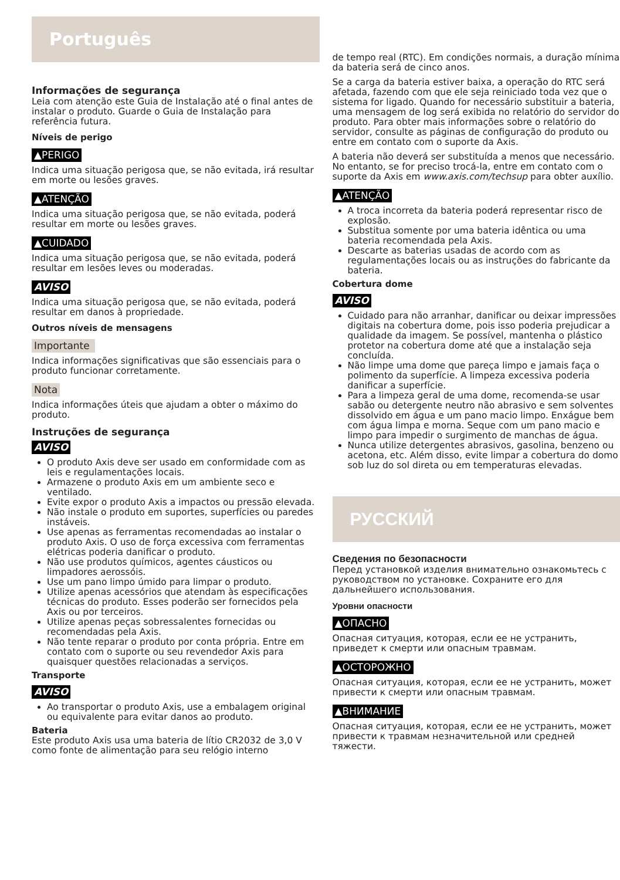Português
Informações de segurança
Leia com atenção este Guia de Instalação até o final antes de instalar o produto. Guarde o Guia de Instalação para referência futura.
Níveis de perigo
▲PERIGO
Indica uma situação perigosa que, se não evitada, irá resultar em morte ou lesões graves.
▲ATENÇÃO
Indica uma situação perigosa que, se não evitada, poderá resultar em morte ou lesões graves.
▲CUIDADO
Indica uma situação perigosa que, se não evitada, poderá resultar em lesões leves ou moderadas.
AVISO
Indica uma situação perigosa que, se não evitada, poderá resultar em danos à propriedade.
Outros níveis de mensagens
Importante
Indica informações significativas que são essenciais para o produto funcionar corretamente.
Nota
Indica informações úteis que ajudam a obter o máximo do produto.
Instruções de segurança
AVISO
O produto Axis deve ser usado em conformidade com as leis e regulamentações locais.
Armazene o produto Axis em um ambiente seco e ventilado.
Evite expor o produto Axis a impactos ou pressão elevada.
Não instale o produto em suportes, superfícies ou paredes instáveis.
Use apenas as ferramentas recomendadas ao instalar o produto Axis. O uso de força excessiva com ferramentas elétricas poderia danificar o produto.
Não use produtos químicos, agentes cáusticos ou limpadores aerossóis.
Use um pano limpo úmido para limpar o produto.
Utilize apenas acessórios que atendam às especificações técnicas do produto. Esses poderão ser fornecidos pela Axis ou por terceiros.
Utilize apenas peças sobressalentes fornecidas ou recomendadas pela Axis.
Não tente reparar o produto por conta própria. Entre em contato com o suporte ou seu revendedor Axis para quaisquer questões relacionadas a serviços.
Transporte
AVISO
Ao transportar o produto Axis, use a embalagem original ou equivalente para evitar danos ao produto.
Bateria
Este produto Axis usa uma bateria de lítio CR2032 de 3,0 V como fonte de alimentação para seu relógio interno
de tempo real (RTC). Em condições normais, a duração mínima da bateria será de cinco anos.
Se a carga da bateria estiver baixa, a operação do RTC será afetada, fazendo com que ele seja reiniciado toda vez que o sistema for ligado. Quando for necessário substituir a bateria, uma mensagem de log será exibida no relatório do servidor do produto. Para obter mais informações sobre o relatório do servidor, consulte as páginas de configuração do produto ou entre em contato com o suporte da Axis.
A bateria não deverá ser substituída a menos que necessário. No entanto, se for preciso trocá-la, entre em contato com o suporte da Axis em www.axis.com/techsup para obter auxílio.
▲ATENÇÃO
A troca incorreta da bateria poderá representar risco de explosão.
Substitua somente por uma bateria idêntica ou uma bateria recomendada pela Axis.
Descarte as baterias usadas de acordo com as regulamentações locais ou as instruções do fabricante da bateria.
Cobertura dome
AVISO
Cuidado para não arranhar, danificar ou deixar impressões digitais na cobertura dome, pois isso poderia prejudicar a qualidade da imagem. Se possível, mantenha o plástico protetor na cobertura dome até que a instalação seja concluída.
Não limpe uma dome que pareça limpo e jamais faça o polimento da superfície. A limpeza excessiva poderia danificar a superfície.
Para a limpeza geral de uma dome, recomenda-se usar sabão ou detergente neutro não abrasivo e sem solventes dissolvido em água e um pano macio limpo. Enxágue bem com água limpa e morna. Seque com um pano macio e limpo para impedir o surgimento de manchas de água.
Nunca utilize detergentes abrasivos, gasolina, benzeno ou acetona, etc. Além disso, evite limpar a cobertura do domo sob luz do sol direta ou em temperaturas elevadas.
РУССКИЙ
Сведения по безопасности
Перед установкой изделия внимательно ознакомьтесь с руководством по установке. Сохраните его для дальнейшего использования.
Уровни опасности
▲ОПАСНО
Опасная ситуация, которая, если ее не устранить, приведет к смерти или опасным травмам.
▲ОСТОРОЖНО
Опасная ситуация, которая, если ее не устранить, может привести к смерти или опасным травмам.
▲ВНИМАНИЕ
Опасная ситуация, которая, если ее не устранить, может привести к травмам незначительной или средней тяжести.